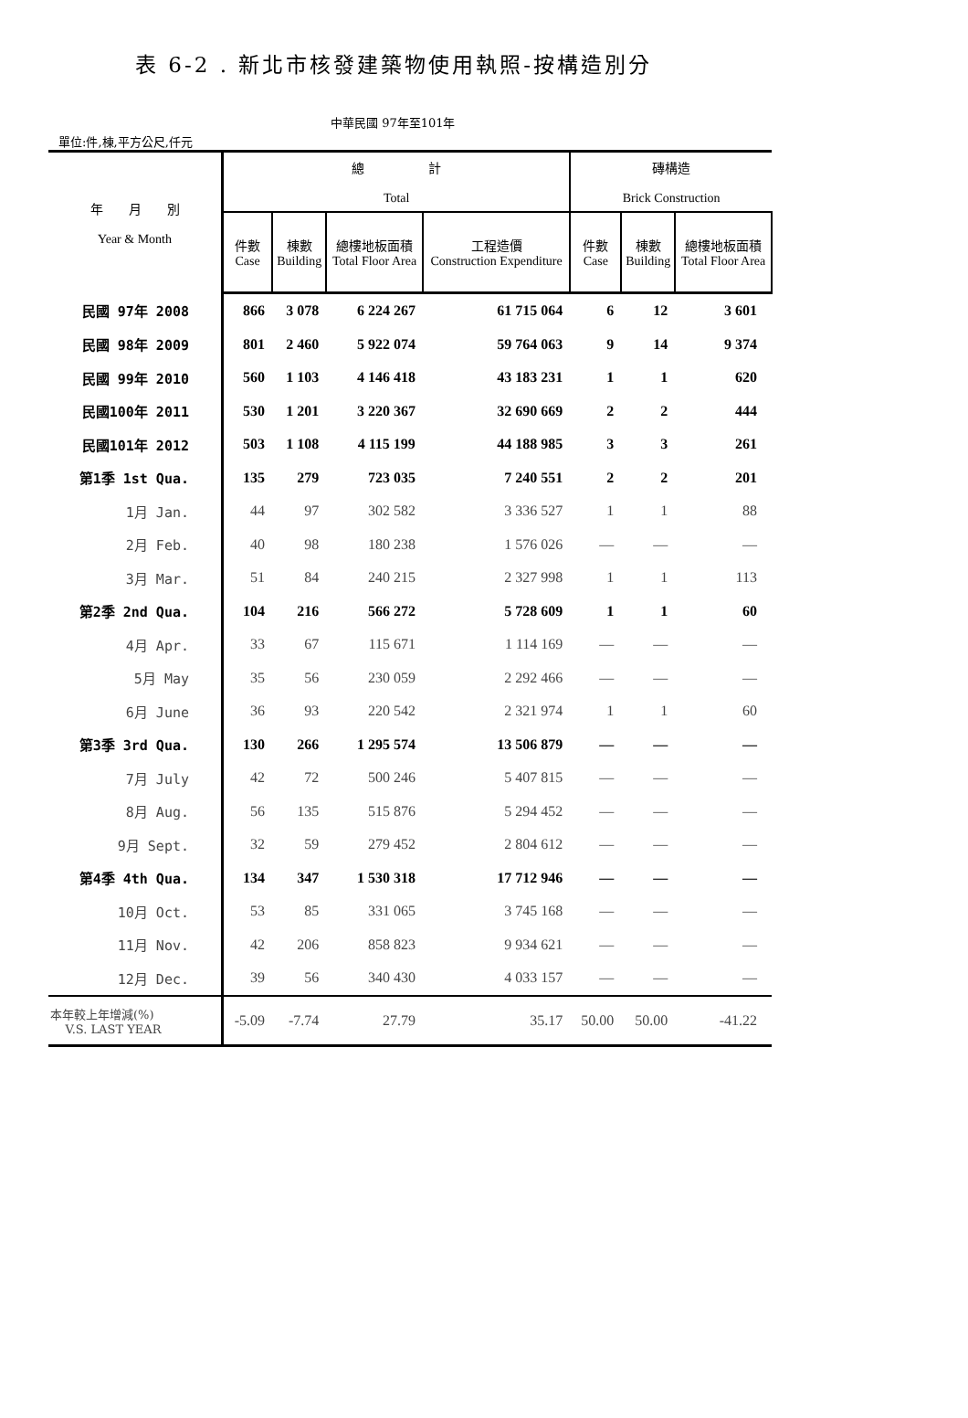表 6-2 . 新北市核發建築物使用執照-按構造別分
中華民國 97年至101年
單位:件,棟,平方公尺,仟元
| 年 月 別 Year & Month | 總 計 Total | | | | 磚構造 Brick Construction | | |
| --- | --- | --- | --- | --- | --- | --- | --- |
| | 件數 Case | 棟數 Building | 總樓地板面積 Total Floor Area | 工程造價 Construction Expenditure | 件數 Case | 棟數 Building | 總樓地板面積 Total Floor Area |
| 民國 97年 2008 | 866 | 3 078 | 6 224 267 | 61 715 064 | 6 | 12 | 3 601 |
| 民國 98年 2009 | 801 | 2 460 | 5 922 074 | 59 764 063 | 9 | 14 | 9 374 |
| 民國 99年 2010 | 560 | 1 103 | 4 146 418 | 43 183 231 | 1 | 1 | 620 |
| 民國100年 2011 | 530 | 1 201 | 3 220 367 | 32 690 669 | 2 | 2 | 444 |
| 民國101年 2012 | 503 | 1 108 | 4 115 199 | 44 188 985 | 3 | 3 | 261 |
| 第1季 1st Qua. | 135 | 279 | 723 035 | 7 240 551 | 2 | 2 | 201 |
| 1月 Jan. | 44 | 97 | 302 582 | 3 336 527 | 1 | 1 | 88 |
| 2月 Feb. | 40 | 98 | 180 238 | 1 576 026 | — | — | — |
| 3月 Mar. | 51 | 84 | 240 215 | 2 327 998 | 1 | 1 | 113 |
| 第2季 2nd Qua. | 104 | 216 | 566 272 | 5 728 609 | 1 | 1 | 60 |
| 4月 Apr. | 33 | 67 | 115 671 | 1 114 169 | — | — | — |
| 5月 May | 35 | 56 | 230 059 | 2 292 466 | — | — | — |
| 6月 June | 36 | 93 | 220 542 | 2 321 974 | 1 | 1 | 60 |
| 第3季 3rd Qua. | 130 | 266 | 1 295 574 | 13 506 879 | — | — | — |
| 7月 July | 42 | 72 | 500 246 | 5 407 815 | — | — | — |
| 8月 Aug. | 56 | 135 | 515 876 | 5 294 452 | — | — | — |
| 9月 Sept. | 32 | 59 | 279 452 | 2 804 612 | — | — | — |
| 第4季 4th Qua. | 134 | 347 | 1 530 318 | 17 712 946 | — | — | — |
| 10月 Oct. | 53 | 85 | 331 065 | 3 745 168 | — | — | — |
| 11月 Nov. | 42 | 206 | 858 823 | 9 934 621 | — | — | — |
| 12月 Dec. | 39 | 56 | 340 430 | 4 033 157 | — | — | — |
| 本年較上年增減(%) V.S. LAST YEAR | -5.09 | -7.74 | 27.79 | 35.17 | 50.00 | 50.00 | -41.22 |